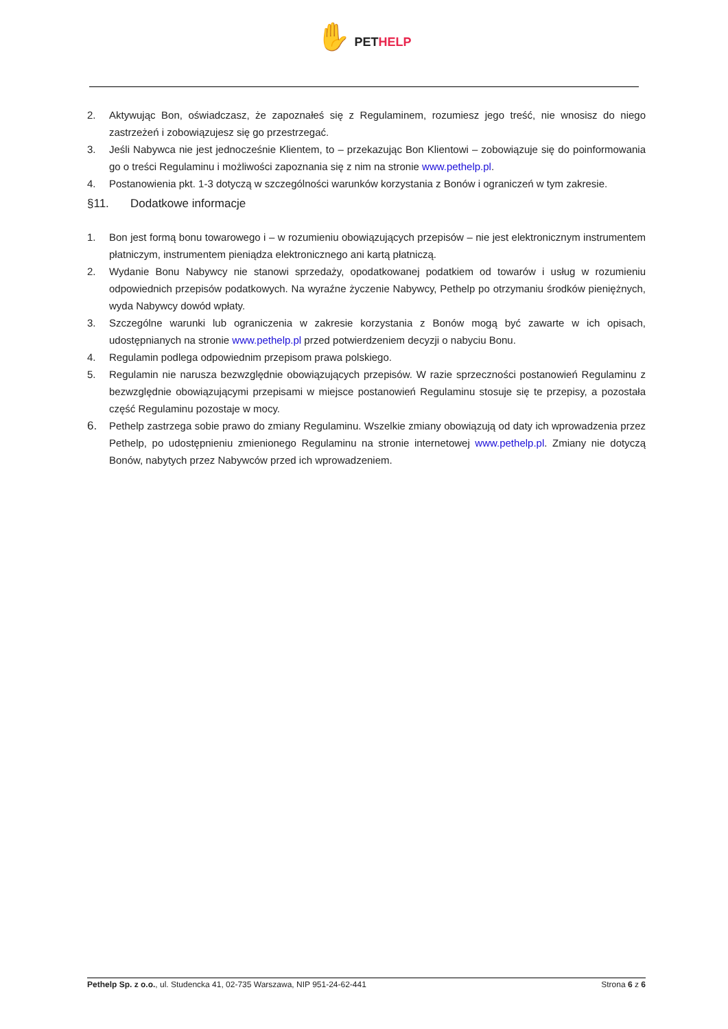✋ PETHELP
2. Aktywując Bon, oświadczasz, że zapoznałeś się z Regulaminem, rozumiesz jego treść, nie wnosisz do niego zastrzeżeń i zobowiązujesz się go przestrzegać.
3. Jeśli Nabywca nie jest jednocześnie Klientem, to – przekazując Bon Klientowi – zobowiązuje się do poinformowania go o treści Regulaminu i możliwości zapoznania się z nim na stronie www.pethelp.pl.
4. Postanowienia pkt. 1-3 dotyczą w szczególności warunków korzystania z Bonów i ograniczeń w tym zakresie.
§11. Dodatkowe informacje
1. Bon jest formą bonu towarowego i – w rozumieniu obowiązujących przepisów – nie jest elektronicznym instrumentem płatniczym, instrumentem pieniądza elektronicznego ani kartą płatniczą.
2. Wydanie Bonu Nabywcy nie stanowi sprzedaży, opodatkowanej podatkiem od towarów i usług w rozumieniu odpowiednich przepisów podatkowych. Na wyraźne życzenie Nabywcy, Pethelp po otrzymaniu środków pieniężnych, wyda Nabywcy dowód wpłaty.
3. Szczególne warunki lub ograniczenia w zakresie korzystania z Bonów mogą być zawarte w ich opisach, udostępnianych na stronie www.pethelp.pl przed potwierdzeniem decyzji o nabyciu Bonu.
4. Regulamin podlega odpowiednim przepisom prawa polskiego.
5. Regulamin nie narusza bezwzględnie obowiązujących przepisów. W razie sprzeczności postanowień Regulaminu z bezwzględnie obowiązującymi przepisami w miejsce postanowień Regulaminu stosuje się te przepisy, a pozostała część Regulaminu pozostaje w mocy.
6. Pethelp zastrzega sobie prawo do zmiany Regulaminu. Wszelkie zmiany obowiązują od daty ich wprowadzenia przez Pethelp, po udostępnieniu zmienionego Regulaminu na stronie internetowej www.pethelp.pl. Zmiany nie dotyczą Bonów, nabytych przez Nabywców przed ich wprowadzeniem.
Pethelp Sp. z o.o., ul. Studencka 41, 02-735 Warszawa, NIP 951-24-62-441 Strona 6 z 6